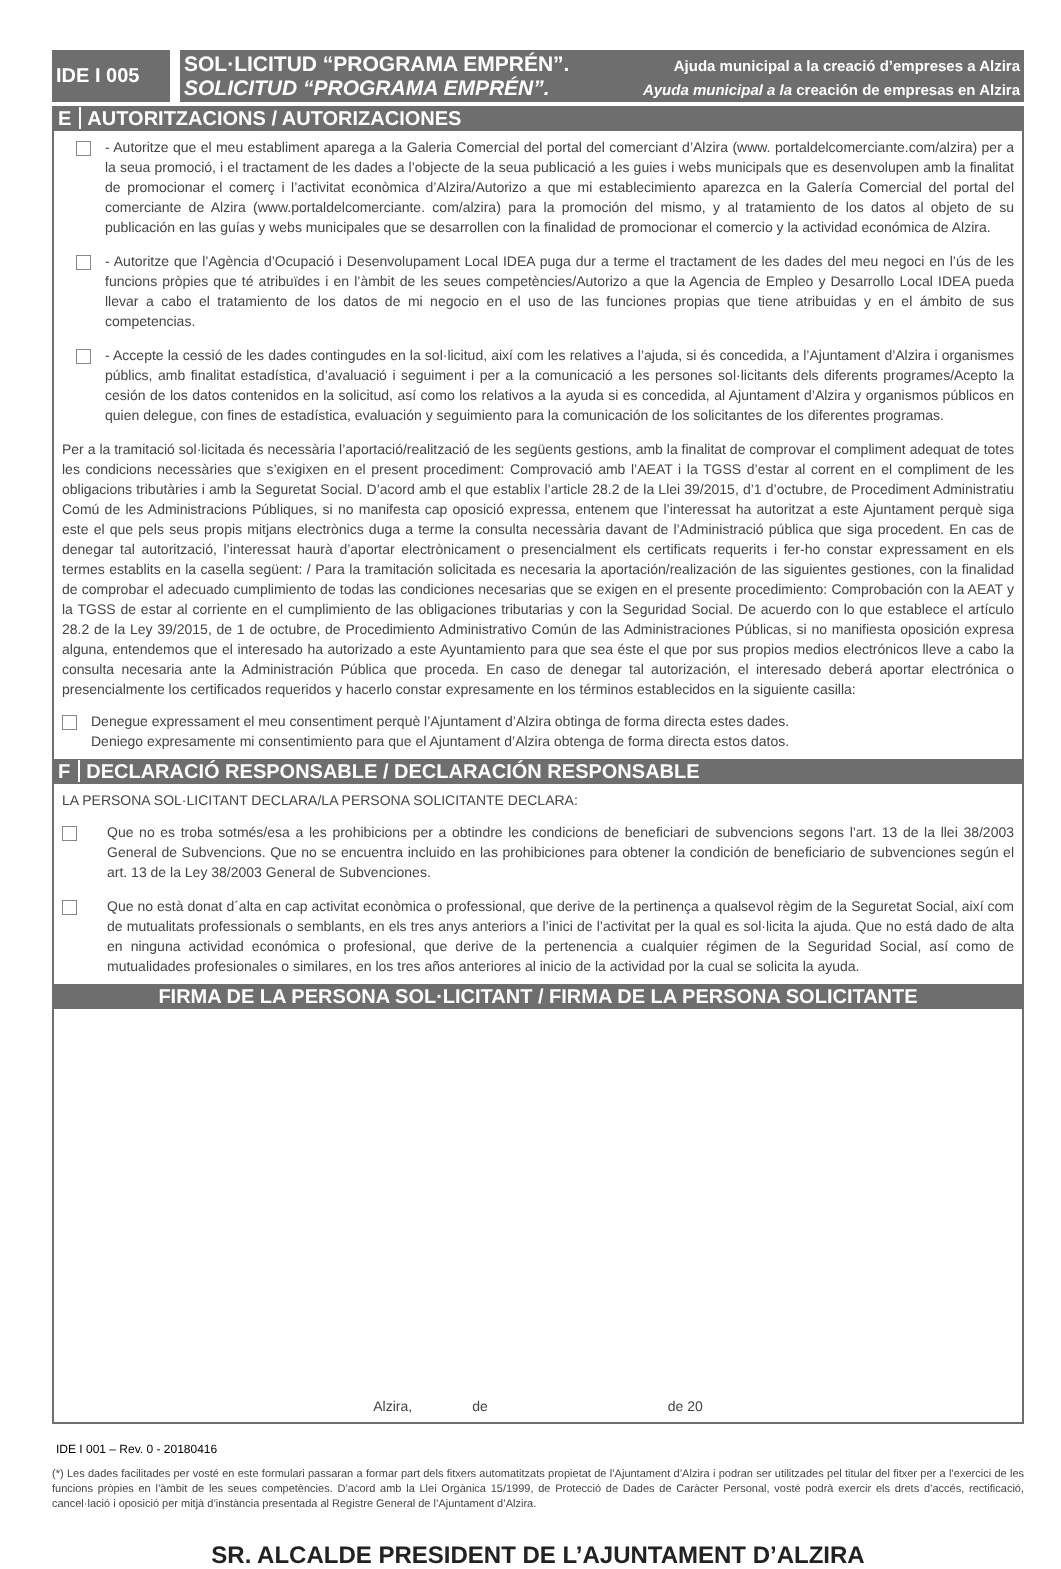IDE I 005
SOL·LICITUD “PROGRAMA EMPRÉN”. Ajuda municipal a la creació d’empreses a Alzira
SOLICITUD “PROGRAMA EMPRÉN”. Ayuda municipal a la creación de empresas en Alzira
E AUTORITZACIONS / AUTORIZACIONES
- Autoritze que el meu establiment aparega a la Galeria Comercial del portal del comerciant d’Alzira (www. portaldelcomerciante.com/alzira) per a la seua promoció, i el tractament de les dades a l’objecte de la seua publicació a les guies i webs municipals que es desenvolupen amb la finalitat de promocionar el comerç i l’activitat econòmica d’Alzira/Autorizo a que mi establecimiento aparezca en la Galería Comercial del portal del comerciante de Alzira (www.portaldelcomerciante. com/alzira) para la promoción del mismo, y al tratamiento de los datos al objeto de su publicación en las guías y webs municipales que se desarrollen con la finalidad de promocionar el comercio y la actividad económica de Alzira.
- Autoritze que l’Agència d’Ocupació i Desenvolupament Local IDEA puga dur a terme el tractament de les dades del meu negoci en l’ús de les funcions pròpies que té atribuïdes i en l’àmbit de les seues competències/Autorizo a que la Agencia de Empleo y Desarrollo Local IDEA pueda llevar a cabo el tratamiento de los datos de mi negocio en el uso de las funciones propias que tiene atribuidas y en el ámbito de sus competencias.
- Accepte la cessió de les dades contingudes en la sol·licitud, així com les relatives a l’ajuda, si és concedida, a l’Ajuntament d’Alzira i organismes públics, amb finalitat estadística, d’avaluació i seguiment i per a la comunicació a les persones sol·licitants dels diferents programes/Acepto la cesión de los datos contenidos en la solicitud, así como los relativos a la ayuda si es concedida, al Ajuntament d’Alzira y organismos públicos en quien delegue, con fines de estadística, evaluación y seguimiento para la comunicación de los solicitantes de los diferentes programas.
Per a la tramitació sol·licitada és necessària l’aportació/realització de les següents gestions, amb la finalitat de comprovar el compliment adequat de totes les condicions necessàries que s’exigixen en el present procediment: Comprovació amb l’AEAT i la TGSS d’estar al corrent en el compliment de les obligacions tributàries i amb la Seguretat Social. D’acord amb el que establix l’article 28.2 de la Llei 39/2015, d’1 d’octubre, de Procediment Administratiu Comú de les Administracions Públiques, si no manifesta cap oposició expressa, entenem que l’interessat ha autoritzat a este Ajuntament perquè siga este el que pels seus propis mitjans electrònics duga a terme la consulta necessària davant de l’Administració pública que siga procedent. En cas de denegar tal autorització, l’interessat haurà d’aportar electrònicament o presencialment els certificats requerits i fer-ho constar expressament en els termes establits en la casella següent: / Para la tramitación solicitada es necesaria la aportación/realización de las siguientes gestiones, con la finalidad de comprobar el adecuado cumplimiento de todas las condiciones necesarias que se exigen en el presente procedimiento: Comprobación con la AEAT y la TGSS de estar al corriente en el cumplimiento de las obligaciones tributarias y con la Seguridad Social. De acuerdo con lo que establece el artículo 28.2 de la Ley 39/2015, de 1 de octubre, de Procedimiento Administrativo Común de las Administraciones Públicas, si no manifiesta oposición expresa alguna, entendemos que el interesado ha autorizado a este Ayuntamiento para que sea éste el que por sus propios medios electrónicos lleve a cabo la consulta necesaria ante la Administración Pública que proceda. En caso de denegar tal autorización, el interesado deberá aportar electrónica o presencialmente los certificados requeridos y hacerlo constar expresamente en los términos establecidos en la siguiente casilla:
Denegue expressament el meu consentiment perquè l’Ajuntament d’Alzira obtinga de forma directa estes dades.
Deniego expresamente mi consentimiento para que el Ajuntament d’Alzira obtenga de forma directa estos datos.
F DECLARACIÓ RESPONSABLE / DECLARACIÓN RESPONSABLE
LA PERSONA SOL·LICITANT DECLARA/LA PERSONA SOLICITANTE DECLARA:
Que no es troba sotmés/esa a les prohibicions per a obtindre les condicions de beneficiari de subvencions segons l’art. 13 de la llei 38/2003 General de Subvencions. Que no se encuentra incluido en las prohibiciones para obtener la condición de beneficiario de subvenciones según el art. 13 de la Ley 38/2003 General de Subvenciones.
Que no està donat d´alta en cap activitat econòmica o professional, que derive de la pertinença a qualsevol règim de la Seguretat Social, així com de mutualitats professionals o semblants, en els tres anys anteriors a l’inici de l’activitat per la qual es sol·licita la ajuda. Que no está dado de alta en ninguna actividad económica o profesional, que derive de la pertenencia a cualquier régimen de la Seguridad Social, así como de mutualidades profesionales o similares, en los tres años anteriores al inicio de la actividad por la cual se solicita la ayuda.
FIRMA DE LA PERSONA SOL·LICITANT / FIRMA DE LA PERSONA SOLICITANTE
Alzira, de de 20
IDE I 001 – Rev. 0 - 20180416
(*) Les dades facilitades per vosté en este formulari passaran a formar part dels fitxers automatitzats propietat de l’Ajuntament d’Alzira i podran ser utilitzades pel titular del fitxer per a l’exercici de les funcions pròpies en l’àmbit de les seues competències. D’acord amb la Llei Orgànica 15/1999, de Protecció de Dades de Caràcter Personal, vosté podrà exercir els drets d’accés, rectificació, cancel·lació i oposició per mitjà d’instància presentada al Registre General de l’Ajuntament d’Alzira.
SR. ALCALDE PRESIDENT DE L’AJUNTAMENT D’ALZIRA